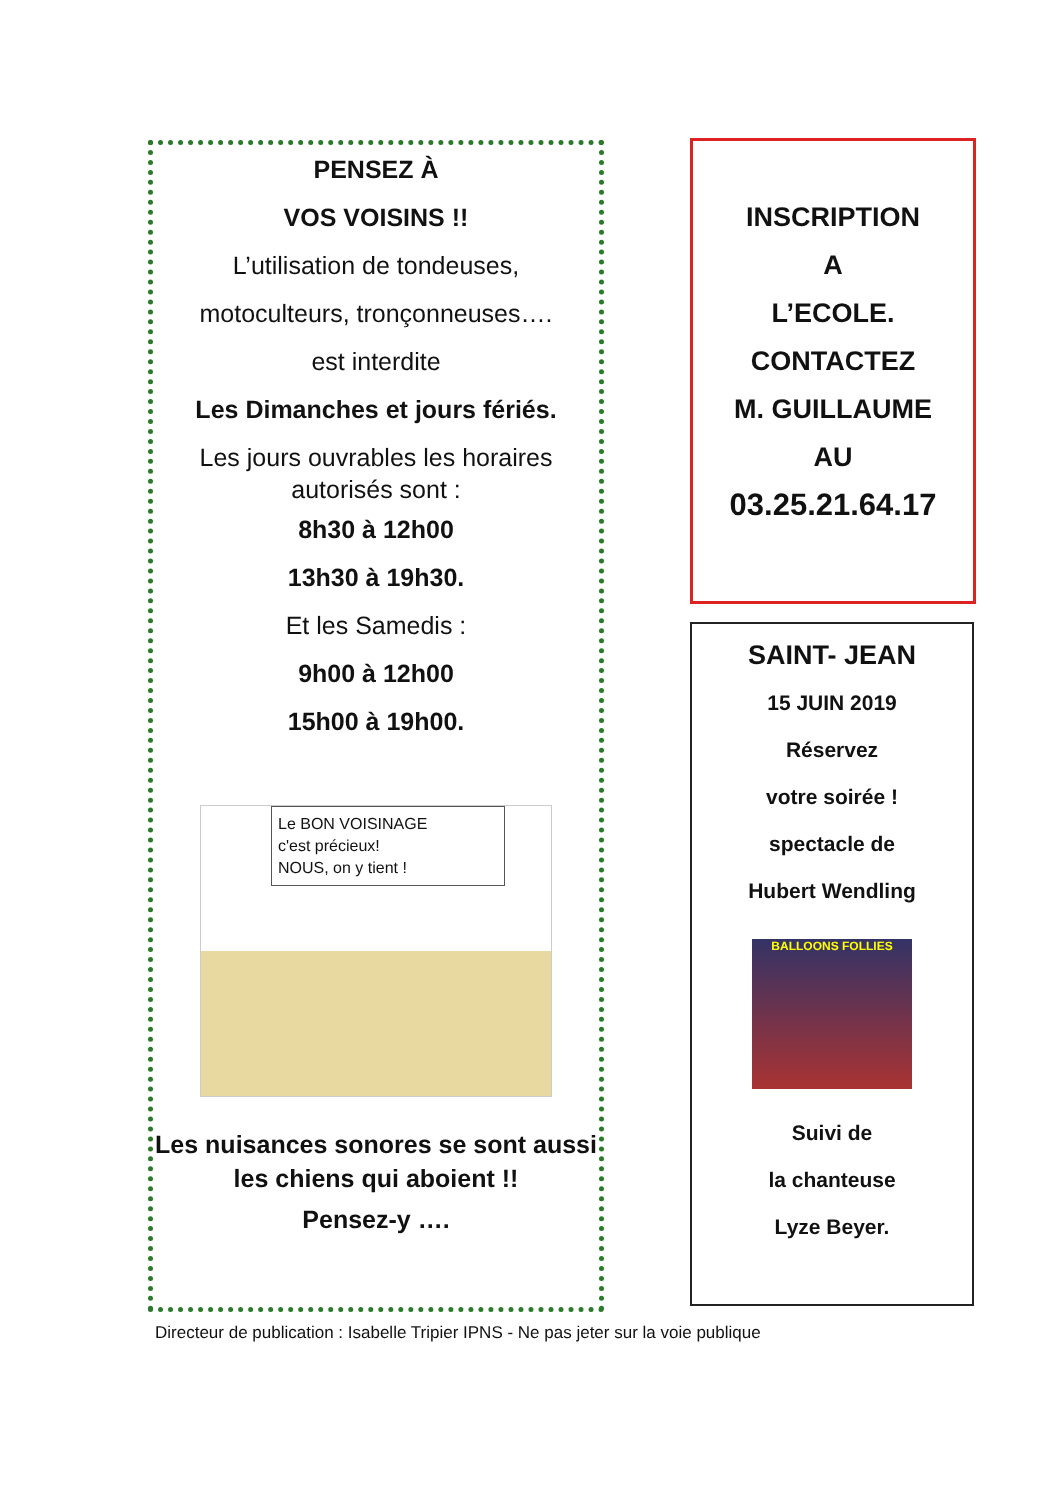PENSEZ À
VOS VOISINS !!
L’utilisation de tondeuses,
motoculteurs, tronçonneuses….
est interdite
Les Dimanches et jours fériés.
Les jours ouvrables les horaires autorisés sont :
8h30 à 12h00
13h30 à 19h30.
Et les Samedis :
9h00 à 12h00
15h00 à 19h00.
Le BON VOISINAGE
c'est précieux!
NOUS, on y tient !
Les nuisances sonores se sont aussi les chiens qui aboient !!
Pensez-y ….
INSCRIPTION
A
L’ECOLE.
CONTACTEZ
M. GUILLAUME
AU
03.25.21.64.17
SAINT- JEAN
15 JUIN 2019
Réservez
votre soirée !
spectacle de
Hubert Wendling
BALLOONS FOLLIES
Suivi de
la chanteuse
Lyze Beyer.
Directeur de publication : Isabelle Tripier IPNS - Ne pas jeter sur la voie publique